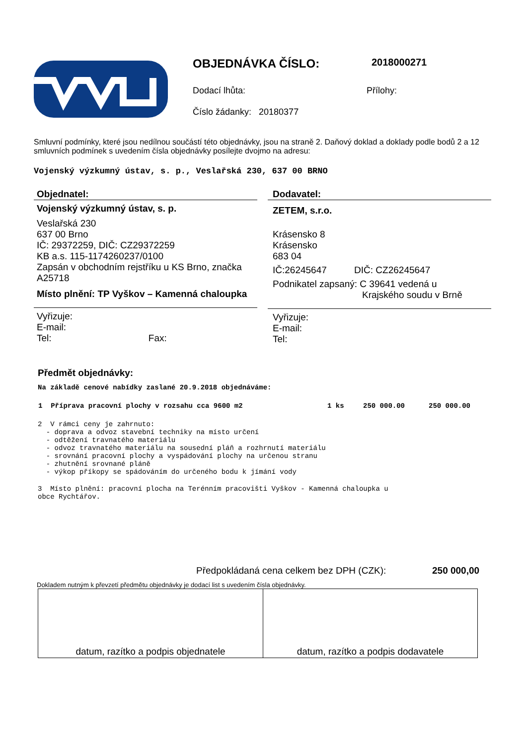OBJEDNÁVKA ČÍSLO: 2018000271
Dodací lhůta: Přílohy:
Číslo žádanky: 20180377
Smluvní podmínky, které jsou nedílnou součástí této objednávky, jsou na straně 2. Daňový doklad a doklady podle bodů 2 a 12 smluvních podmínek s uvedením čísla objednávky posílejte dvojmo na adresu:
Vojenský výzkumný ústav, s. p., Veslařská 230, 637 00 BRNO
Objednatel:
Vojenský výzkumný ústav, s. p.
Veslařská 230
637 00 Brno
IČ: 29372259, DIČ: CZ29372259
KB a.s. 115-1174260237/0100
Zapsán v obchodním rejstříku u KS Brno, značka A25718
Místo plnění: TP Vyškov – Kamenná chaloupka
Vyřizuje:
E-mail:
Tel: Fax:
Dodavatel:
ZETEM, s.r.o.
Krásensko 8
Krásensko
683 04
IČ:26245647 DIČ: CZ26245647
Podnikatel zapsaný: C 39641 vedená u
Krajského soudu v Brně
Vyřizuje:
E-mail:
Tel:
Předmět objednávky:
Na základě cenové nabídky zaslané 20.9.2018 objednáváme:
| 1 Příprava pracovní plochy v rozsahu cca 9600 m2 | 1 ks | 250 000.00 | 250 000.00 |
2 V rámci ceny je zahrnuto: - doprava a odvoz stavební techniky na místo určení - odtěžení travnatého materiálu - odvoz travnatého materiálu na sousední pláň a rozhrnutí materiálu - srovnání pracovní plochy a vyspádování plochy na určenou stranu - zhutnění srovnané pláně - výkop příkopy se spádováním do určeného bodu k jímání vody
3 Místo plnění: pracovní plocha na Terénním pracovišti Vyškov - Kamenná chaloupka u obce Rychtářov.
Předpokládaná cena celkem bez DPH (CZK): 250 000,00
Dokladem nutným k převzetí předmětu objednávky je dodací list s uvedením čísla objednávky.
| datum, razítko a podpis objednatele | datum, razítko a podpis dodavatele |